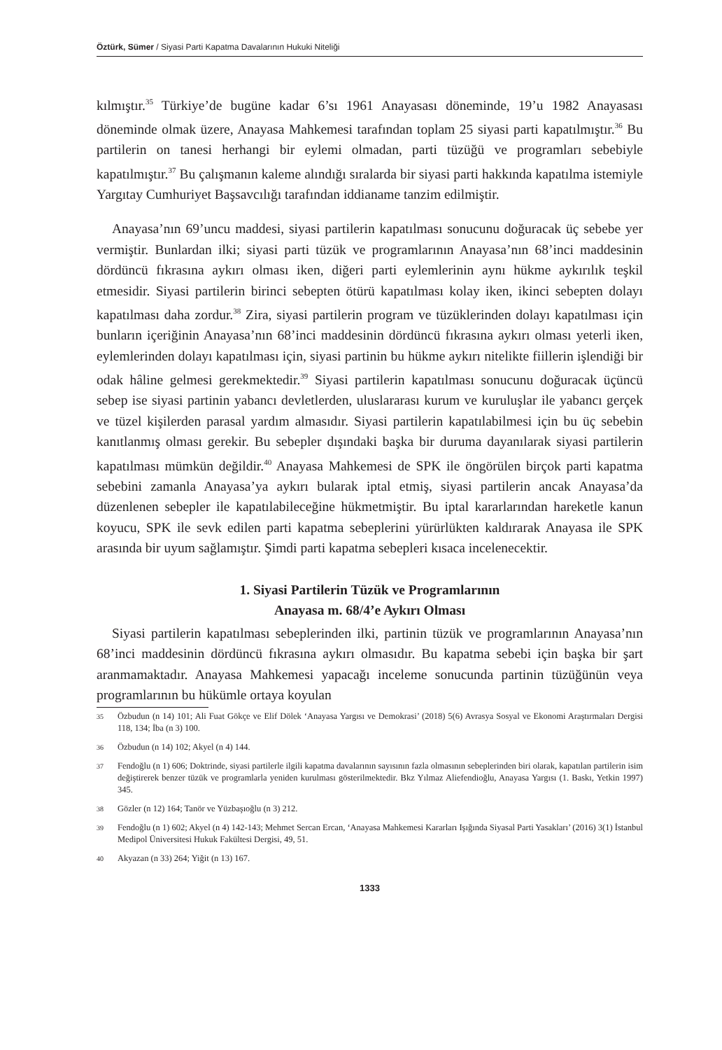Öztürk, Sümer / Siyasi Parti Kapatma Davalarının Hukuki Niteliği
kılmıştır.<sup>35</sup> Türkiye’de bugüne kadar 6’sı 1961 Anayasası döneminde, 19’u 1982 Anayasası döneminde olmak üzere, Anayasa Mahkemesi tarafından toplam 25 siyasi parti kapatılmıştır.<sup>36</sup> Bu partilerin on tanesi herhangi bir eylemi olmadan, parti tüzüğü ve programları sebebiyle kapatılmıştır.<sup>37</sup> Bu çalışmanın kaleme alındığı sıralarda bir siyasi parti hakkında kapatılma istemiyle Yargıtay Cumhuriyet Başsavcılığı tarafından iddianame tanzim edilmiştir.
Anayasa’nın 69’uncu maddesi, siyasi partilerin kapatılması sonucunu doğuracak üç sebebe yer vermiştir. Bunlardan ilki; siyasi parti tüzük ve programlarının Anayasa’nın 68’inci maddesinin dördüncü fıkrasına aykırı olması iken, diğeri parti eylemlerinin aynı hükme aykırılık teşkil etmesidir. Siyasi partilerin birinci sebepten ötürü kapatılması kolay iken, ikinci sebepten dolayı kapatılması daha zordur.<sup>38</sup> Zira, siyasi partilerin program ve tüzüklerinden dolayı kapatılması için bunların içeriğinin Anayasa’nın 68’inci maddesinin dördüncü fıkrasına aykırı olması yeterli iken, eylemlerinden dolayı kapatılması için, siyasi partinin bu hükme aykırı nitelikte fiillerin işlendiği bir odak hâline gelmesi gerekmektedir.<sup>39</sup> Siyasi partilerin kapatılması sonucunu doğuracak üçüncü sebep ise siyasi partinin yabancı devletlerden, uluslararası kurum ve kuruluşlar ile yabancı gerçek ve tüzel kişilerden parasal yardım almasıdır. Siyasi partilerin kapatılabilmesi için bu üç sebebin kanıtlanmış olması gerekir. Bu sebepler dışındaki başka bir duruma dayanılarak siyasi partilerin kapatılması mümkün değildir.<sup>40</sup> Anayasa Mahkemesi de SPK ile öngörülen birçok parti kapatma sebebini zamanla Anayasa’ya aykırı bularak iptal etmiş, siyasi partilerin ancak Anayasa’da düzenlenen sebepler ile kapatılabileceğine hükmetmiştir. Bu iptal kararlarından hareketle kanun koyucu, SPK ile sevk edilen parti kapatma sebeplerini yürürlükten kaldırarak Anayasa ile SPK arasında bir uyum sağlamıştır. Şimdi parti kapatma sebepleri kısaca incelenecektir.
1. Siyasi Partilerin Tüzük ve Programlarının
Anayasa m. 68/4’e Aykırı Olması
Siyasi partilerin kapatılması sebeplerinden ilki, partinin tüzük ve programlarının Anayasa’nın 68’inci maddesinin dördüncü fıkrasına aykırı olmasıdır. Bu kapatma sebebi için başka bir şart aranmamaktadır. Anayasa Mahkemesi yapacağı inceleme sonucunda partinin tüzüğünün veya programlarının bu hükümle ortaya koyulan
35
Özbudun (n 14) 101; Ali Fuat Gökçe ve Elif Dölek ‘Anayasa Yargısı ve Demokrasi’ (2018) 5(6) Avrasya Sosyal ve Ekonomi Araştırmaları Dergisi 118, 134; İba (n 3) 100.
36
Özbudun (n 14) 102; Akyel (n 4) 144.
37
Fendoğlu (n 1) 606; Doktrinde, siyasi partilerle ilgili kapatma davalarının sayısının fazla olmasının sebeplerinden biri olarak, kapatılan partilerin isim değiştirerek benzer tüzük ve programlarla yeniden kurulması gösterilmektedir. Bkz Yılmaz Aliefendioğlu, Anayasa Yargısı (1. Baskı, Yetkin 1997) 345.
38
Gözler (n 12) 164; Tanör ve Yüzbaşıoğlu (n 3) 212.
39
Fendoğlu (n 1) 602; Akyel (n 4) 142-143; Mehmet Sercan Ercan, ‘Anayasa Mahkemesi Kararları Işığında Siyasal Parti Yasakları’ (2016) 3(1) İstanbul Medipol Üniversitesi Hukuk Fakültesi Dergisi, 49, 51.
40
Akyazan (n 33) 264; Yiğit (n 13) 167.
1333